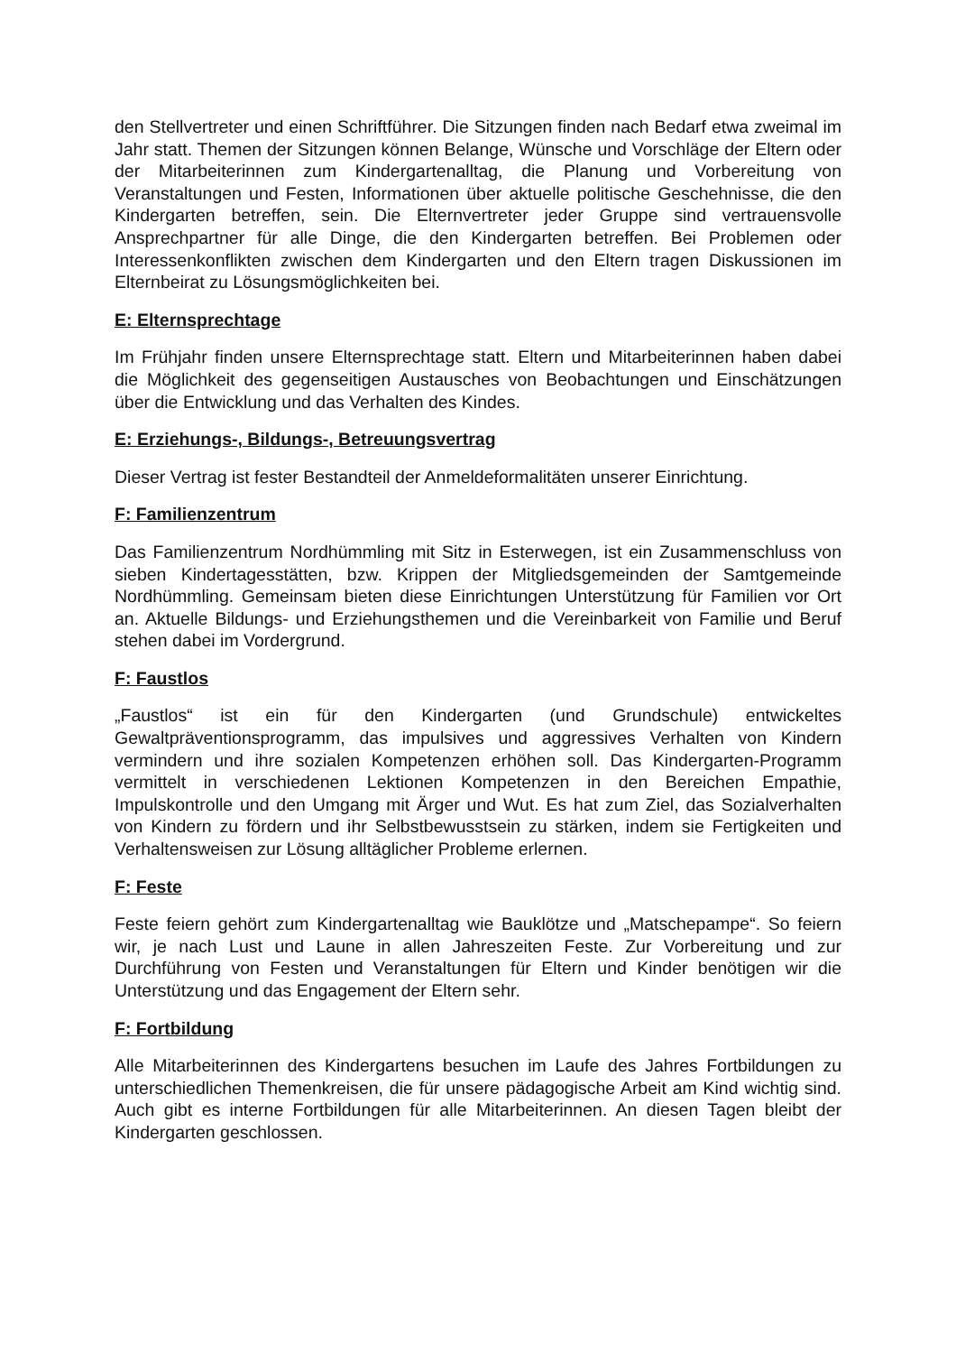den Stellvertreter und einen Schriftführer. Die Sitzungen finden nach Bedarf etwa zweimal im Jahr statt. Themen der Sitzungen können Belange, Wünsche und Vorschläge der Eltern oder der Mitarbeiterinnen zum Kindergartenalltag, die Planung und Vorbereitung von Veranstaltungen und Festen, Informationen über aktuelle politische Geschehnisse, die den Kindergarten betreffen, sein. Die Elternvertreter jeder Gruppe sind vertrauensvolle Ansprechpartner für alle Dinge, die den Kindergarten betreffen. Bei Problemen oder Interessenkonflikten zwischen dem Kindergarten und den Eltern tragen Diskussionen im Elternbeirat zu Lösungsmöglichkeiten bei.
E: Elternsprechtage
Im Frühjahr finden unsere Elternsprechtage statt. Eltern und Mitarbeiterinnen haben dabei die Möglichkeit des gegenseitigen Austausches von Beobachtungen und Einschätzungen über die Entwicklung und das Verhalten des Kindes.
E: Erziehungs-, Bildungs-, Betreuungsvertrag
Dieser Vertrag ist fester Bestandteil der Anmeldeformalitäten unserer Einrichtung.
F: Familienzentrum
Das Familienzentrum Nordhümmling mit Sitz in Esterwegen, ist ein Zusammenschluss von sieben Kindertagesstätten, bzw. Krippen der Mitgliedsgemeinden der Samtgemeinde Nordhümmling. Gemeinsam bieten diese Einrichtungen Unterstützung für Familien vor Ort an. Aktuelle Bildungs- und Erziehungsthemen und die Vereinbarkeit von Familie und Beruf stehen dabei im Vordergrund.
F: Faustlos
„Faustlos“ ist ein für den Kindergarten (und Grundschule) entwickeltes Gewaltpräventionsprogramm, das impulsives und aggressives Verhalten von Kindern vermindern und ihre sozialen Kompetenzen erhöhen soll. Das Kindergarten-Programm vermittelt in verschiedenen Lektionen Kompetenzen in den Bereichen Empathie, Impulskontrolle und den Umgang mit Ärger und Wut. Es hat zum Ziel, das Sozialverhalten von Kindern zu fördern und ihr Selbstbewusstsein zu stärken, indem sie Fertigkeiten und Verhaltensweisen zur Lösung alltäglicher Probleme erlernen.
F: Feste
Feste feiern gehört zum Kindergartenalltag wie Bauklötze und „Matschepampe“. So feiern wir, je nach Lust und Laune in allen Jahreszeiten Feste. Zur Vorbereitung und zur Durchführung von Festen und Veranstaltungen für Eltern und Kinder benötigen wir die Unterstützung und das Engagement der Eltern sehr.
F: Fortbildung
Alle Mitarbeiterinnen des Kindergartens besuchen im Laufe des Jahres Fortbildungen zu unterschiedlichen Themenkreisen, die für unsere pädagogische Arbeit am Kind wichtig sind. Auch gibt es interne Fortbildungen für alle Mitarbeiterinnen. An diesen Tagen bleibt der Kindergarten geschlossen.